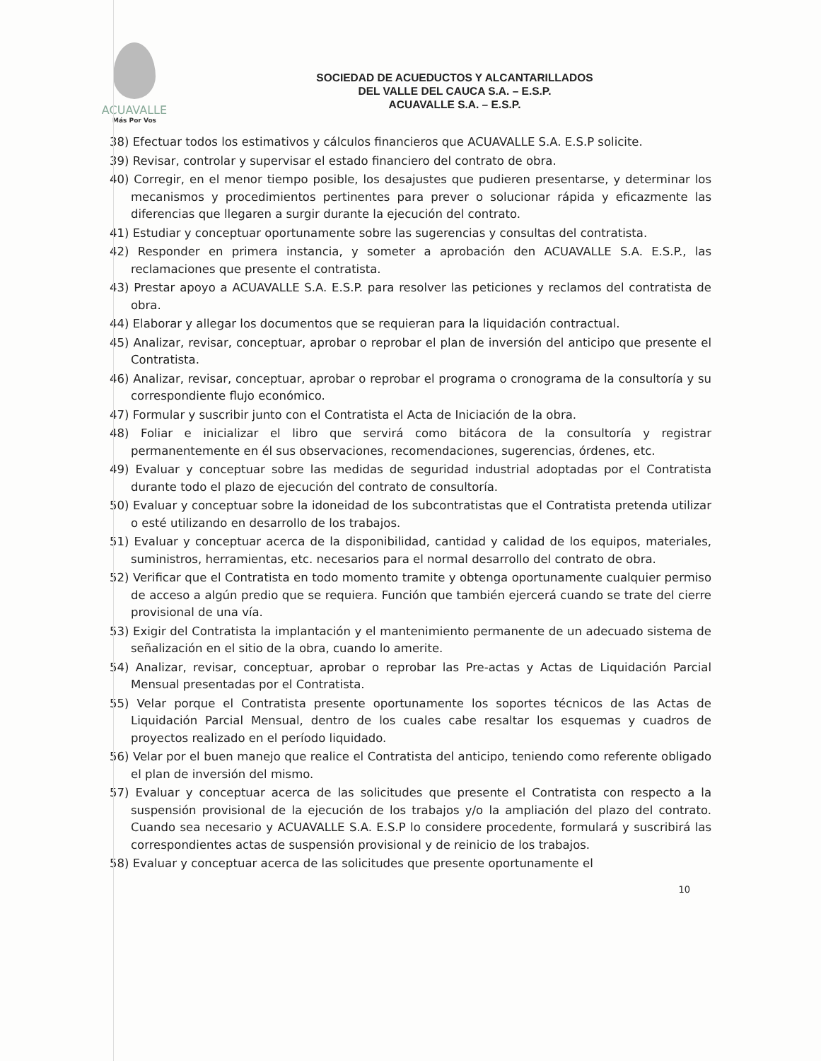ACUAVALLE
Más Por Vos
SOCIEDAD DE ACUEDUCTOS Y ALCANTARILLADOS
DEL VALLE DEL CAUCA S.A. – E.S.P.
ACUAVALLE S.A. – E.S.P.
38) Efectuar todos los estimativos y cálculos financieros que ACUAVALLE S.A. E.S.P solicite.
39) Revisar, controlar y supervisar el estado financiero del contrato de obra.
40) Corregir, en el menor tiempo posible, los desajustes que pudieren presentarse, y determinar los mecanismos y procedimientos pertinentes para prever o solucionar rápida y eficazmente las diferencias que llegaren a surgir durante la ejecución del contrato.
41) Estudiar y conceptuar oportunamente sobre las sugerencias y consultas del contratista.
42) Responder en primera instancia, y someter a aprobación den ACUAVALLE S.A. E.S.P., las reclamaciones que presente el contratista.
43) Prestar apoyo a ACUAVALLE S.A. E.S.P. para resolver las peticiones y reclamos del contratista de obra.
44) Elaborar y allegar los documentos que se requieran para la liquidación contractual.
45) Analizar, revisar, conceptuar, aprobar o reprobar el plan de inversión del anticipo que presente el Contratista.
46) Analizar, revisar, conceptuar, aprobar o reprobar el programa o cronograma de la consultoría y su correspondiente flujo económico.
47) Formular y suscribir junto con el Contratista el Acta de Iniciación de la obra.
48) Foliar e inicializar el libro que servirá como bitácora de la consultoría y registrar permanentemente en él sus observaciones, recomendaciones, sugerencias, órdenes, etc.
49) Evaluar y conceptuar sobre las medidas de seguridad industrial adoptadas por el Contratista durante todo el plazo de ejecución del contrato de consultoría.
50) Evaluar y conceptuar sobre la idoneidad de los subcontratistas que el Contratista pretenda utilizar o esté utilizando en desarrollo de los trabajos.
51) Evaluar y conceptuar acerca de la disponibilidad, cantidad y calidad de los equipos, materiales, suministros, herramientas, etc. necesarios para el normal desarrollo del contrato de obra.
52) Verificar que el Contratista en todo momento tramite y obtenga oportunamente cualquier permiso de acceso a algún predio que se requiera. Función que también ejercerá cuando se trate del cierre provisional de una vía.
53) Exigir del Contratista la implantación y el mantenimiento permanente de un adecuado sistema de señalización en el sitio de la obra, cuando lo amerite.
54) Analizar, revisar, conceptuar, aprobar o reprobar las Pre-actas y Actas de Liquidación Parcial Mensual presentadas por el Contratista.
55) Velar porque el Contratista presente oportunamente los soportes técnicos de las Actas de Liquidación Parcial Mensual, dentro de los cuales cabe resaltar los esquemas y cuadros de proyectos realizado en el período liquidado.
56) Velar por el buen manejo que realice el Contratista del anticipo, teniendo como referente obligado el plan de inversión del mismo.
57) Evaluar y conceptuar acerca de las solicitudes que presente el Contratista con respecto a la suspensión provisional de la ejecución de los trabajos y/o la ampliación del plazo del contrato. Cuando sea necesario y ACUAVALLE S.A. E.S.P lo considere procedente, formulará y suscribirá las correspondientes actas de suspensión provisional y de reinicio de los trabajos.
58) Evaluar y conceptuar acerca de las solicitudes que presente oportunamente el
10